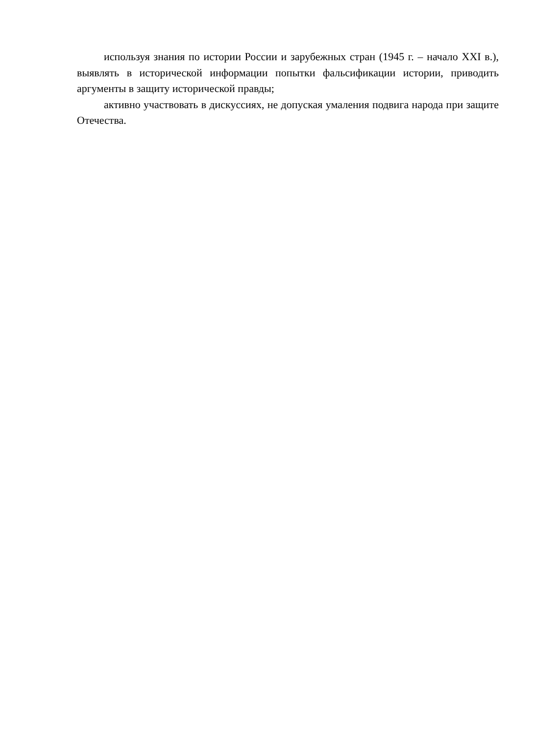используя знания по истории России и зарубежных стран (1945 г. – начало XXI в.), выявлять в исторической информации попытки фальсификации истории, приводить аргументы в защиту исторической правды;
активно участвовать в дискуссиях, не допуская умаления подвига народа при защите Отечества.